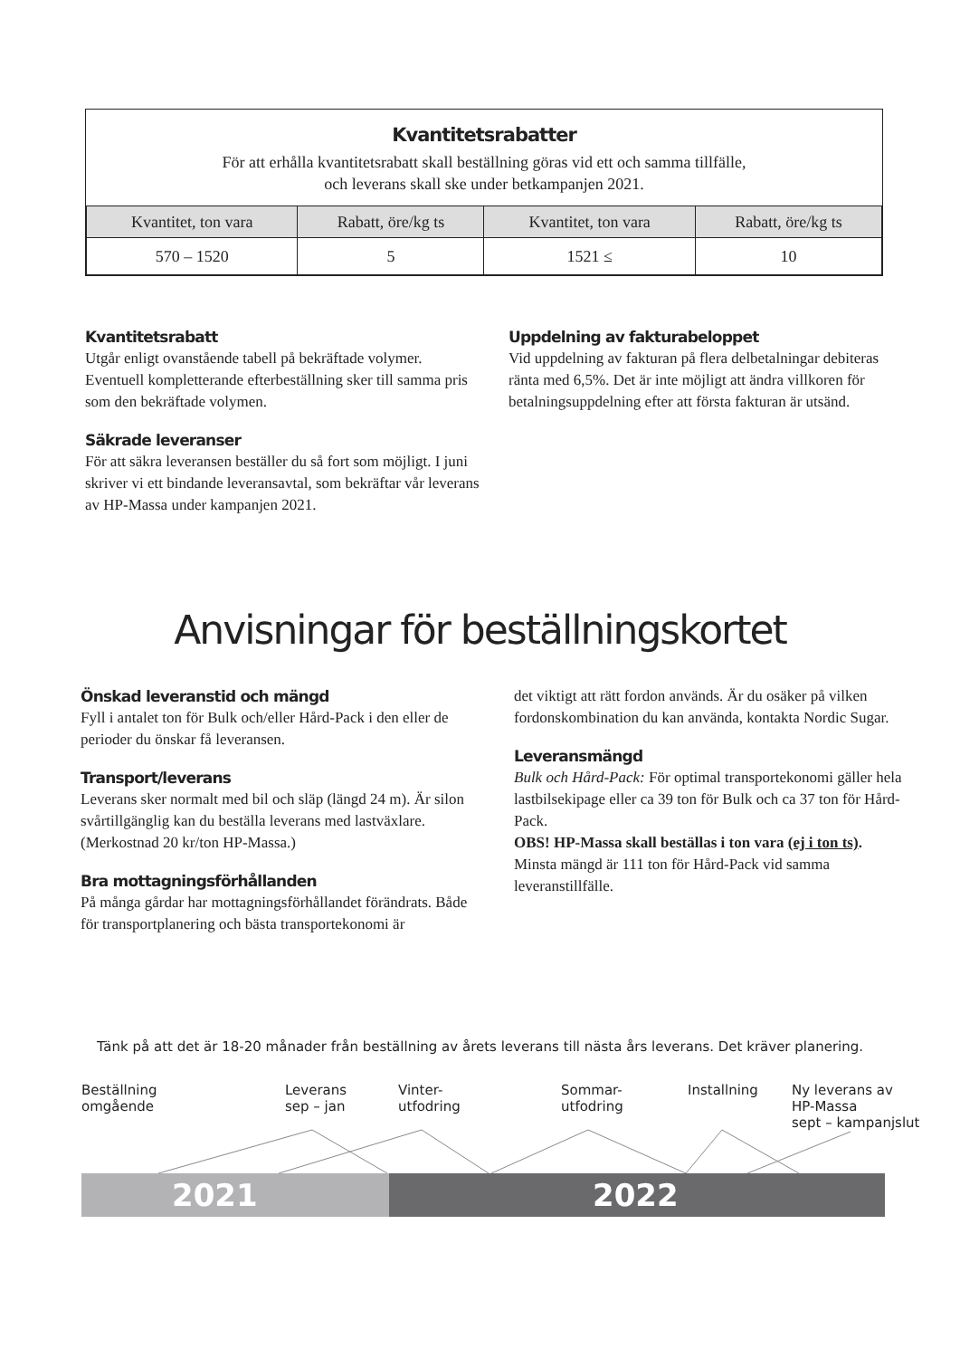Kvantitetsrabatter
För att erhålla kvantitetsrabatt skall beställning göras vid ett och samma tillfälle,
och leverans skall ske under betkampanjen 2021.
| Kvantitet, ton vara | Rabatt, öre/kg ts | Kvantitet, ton vara | Rabatt, öre/kg ts |
| --- | --- | --- | --- |
| 570 – 1520 | 5 | 1521 ≤ | 10 |
Kvantitetsrabatt
Utgår enligt ovanstående tabell på bekräftade volymer. Eventuell kompletterande efterbeställning sker till samma pris som den bekräftade volymen.
Säkrade leveranser
För att säkra leveransen beställer du så fort som möjligt. I juni skriver vi ett bindande leveransavtal, som bekräftar vår leverans av HP-Massa under kampanjen 2021.
Uppdelning av fakturabeloppet
Vid uppdelning av fakturan på flera delbetalningar debiteras ränta med 6,5%. Det är inte möjligt att ändra villkoren för betalningsuppdelning efter att första fakturan är utsänd.
Anvisningar för beställningskortet
Önskad leveranstid och mängd
Fyll i antalet ton för Bulk och/eller Hård-Pack i den eller de perioder du önskar få leveransen.
Transport/leverans
Leverans sker normalt med bil och släp (längd 24 m). Är silon svårtillgänglig kan du beställa leverans med lastväxlare. (Merkostnad 20 kr/ton HP-Massa.)
Bra mottagningsförhållanden
På många gårdar har mottagningsförhållandet förändrats. Både för transportplanering och bästa transportekonomi är
det viktigt att rätt fordon används. Är du osäker på vilken fordonskombination du kan använda, kontakta Nordic Sugar.
Leveransmängd
Bulk och Hård-Pack: För optimal transportekonomi gäller hela lastbilsekipage eller ca 39 ton för Bulk och ca 37 ton för Hård-Pack.
OBS! HP-Massa skall beställas i ton vara (ej i ton ts).
Minsta mängd är 111 ton för Hård-Pack vid samma leveranstillfälle.
Tänk på att det är 18-20 månader från beställning av årets leverans till nästa års leverans. Det kräver planering.
Beställning
omgående
Leverans
sep – jan
Vinter-
utfodring
Sommar-
utfodring
Installning
Ny leverans av
HP-Massa
sept – kampanjslut
2021 2022